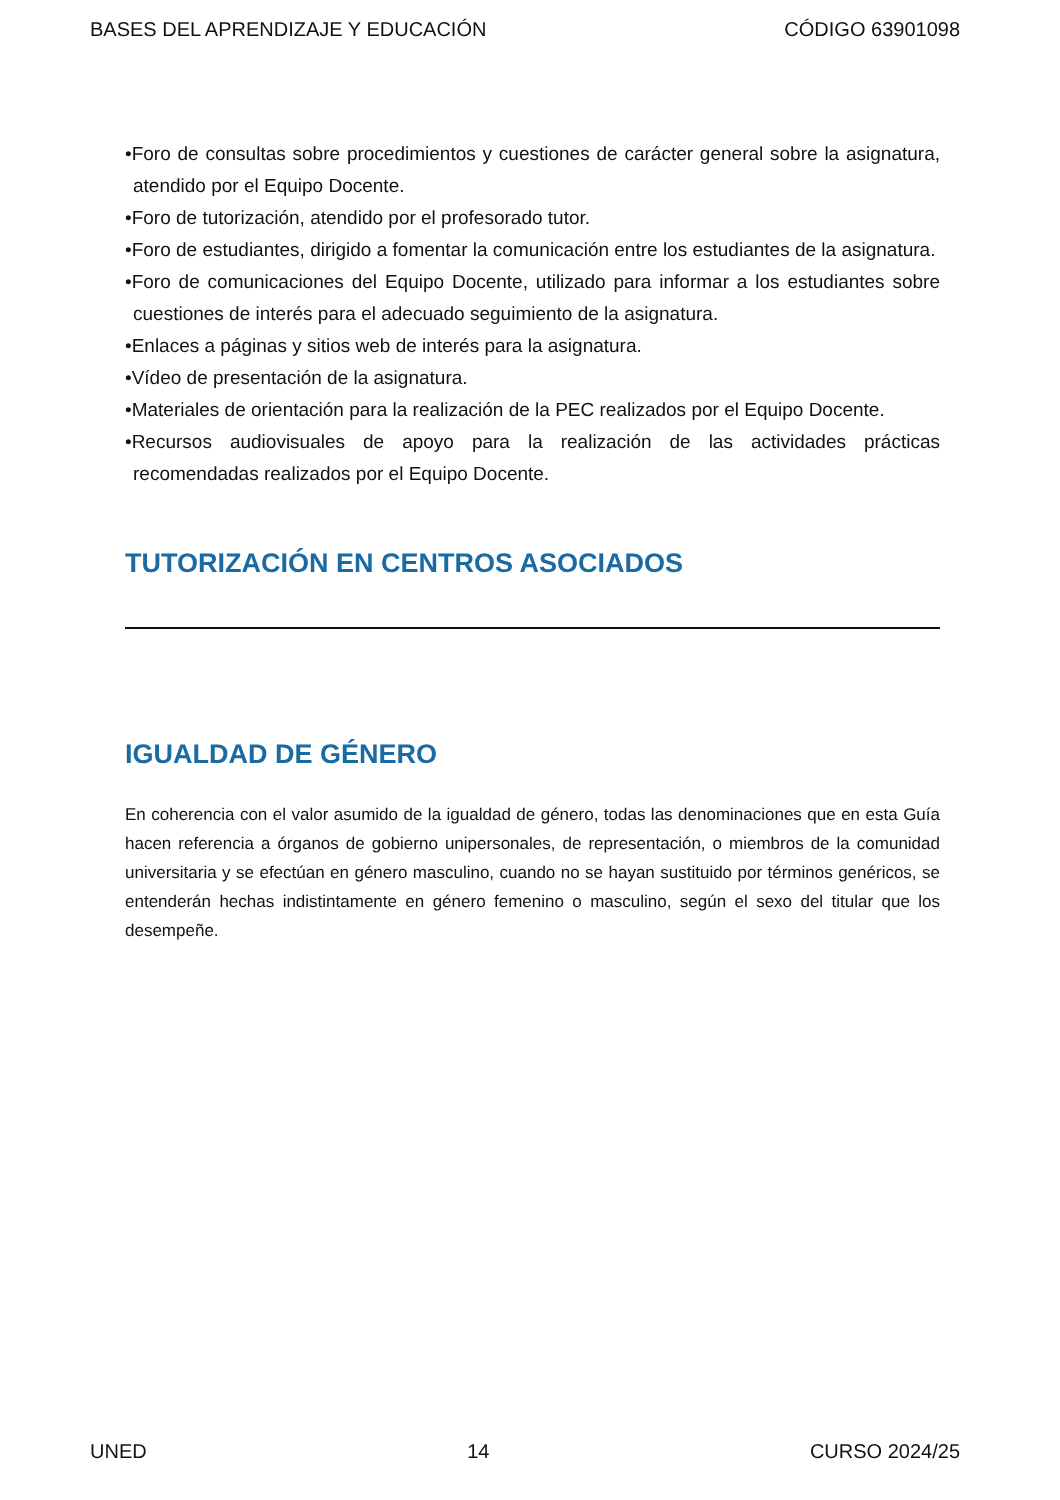BASES DEL APRENDIZAJE Y EDUCACIÓN CÓDIGO 63901098
•Foro de consultas sobre procedimientos y cuestiones de carácter general sobre la asignatura, atendido por el Equipo Docente.
•Foro de tutorización, atendido por el profesorado tutor.
•Foro de estudiantes, dirigido a fomentar la comunicación entre los estudiantes de la asignatura.
•Foro de comunicaciones del Equipo Docente, utilizado para informar a los estudiantes sobre cuestiones de interés para el adecuado seguimiento de la asignatura.
•Enlaces a páginas y sitios web de interés para la asignatura.
•Vídeo de presentación de la asignatura.
•Materiales de orientación para la realización de la PEC realizados por el Equipo Docente.
•Recursos audiovisuales de apoyo para la realización de las actividades prácticas recomendadas realizados por el Equipo Docente.
TUTORIZACIÓN EN CENTROS ASOCIADOS
IGUALDAD DE GÉNERO
En coherencia con el valor asumido de la igualdad de género, todas las denominaciones que en esta Guía hacen referencia a órganos de gobierno unipersonales, de representación, o miembros de la comunidad universitaria y se efectúan en género masculino, cuando no se hayan sustituido por términos genéricos, se entenderán hechas indistintamente en género femenino o masculino, según el sexo del titular que los desempeñe.
UNED 14 CURSO 2024/25